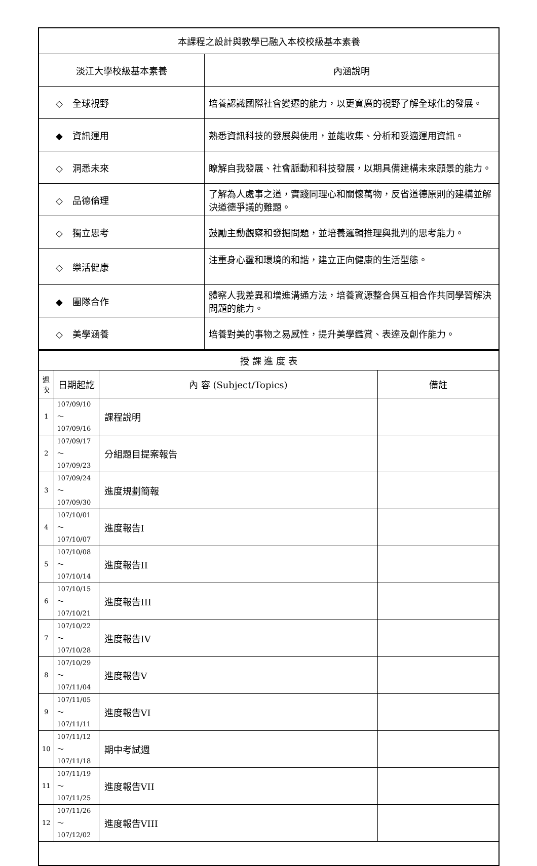| 本課程之設計與教學已融入本校校級基本素養 | |
| 淡江大學校級基本素養 | 內涵說明 |
| ◇ 全球視野 | 培養認識國際社會變遷的能力，以更寬廣的視野了解全球化的發展。 |
| ◆ 資訊運用 | 熟悉資訊科技的發展與使用，並能收集、分析和妥適運用資訊。 |
| ◇ 洞悉未來 | 瞭解自我發展、社會脈動和科技發展，以期具備建構未來願景的能力。 |
| ◇ 品德倫理 | 了解為人處事之道，實踐同理心和關懷萬物，反省道德原則的建構並解決道德爭議的難題。 |
| ◇ 獨立思考 | 鼓勵主動觀察和發掘問題，並培養邏輯推理與批判的思考能力。 |
| ◇ 樂活健康 | 注重身心靈和環境的和諧，建立正向健康的生活型態。 |
| ◆ 團隊合作 | 體察人我差異和增進溝通方法，培養資源整合與互相合作共同學習解決問題的能力。 |
| ◇ 美學涵養 | 培養對美的事物之易感性，提升美學鑑賞、表達及創作能力。 |
| 授 課 進 度 表 | | | |
| 週 次 | 日期起訖 | 內 容 (Subject/Topics) | 備註 |
| 1 | 107/09/10～ 107/09/16 | 課程說明 | |
| 2 | 107/09/17～ 107/09/23 | 分組題目提案報告 | |
| 3 | 107/09/24～ 107/09/30 | 進度規劃簡報 | |
| 4 | 107/10/01～ 107/10/07 | 進度報告I | |
| 5 | 107/10/08～ 107/10/14 | 進度報告II | |
| 6 | 107/10/15～ 107/10/21 | 進度報告III | |
| 7 | 107/10/22～ 107/10/28 | 進度報告IV | |
| 8 | 107/10/29～ 107/11/04 | 進度報告V | |
| 9 | 107/11/05～ 107/11/11 | 進度報告VI | |
| 10 | 107/11/12～ 107/11/18 | 期中考試週 | |
| 11 | 107/11/19～ 107/11/25 | 進度報告VII | |
| 12 | 107/11/26～ 107/12/02 | 進度報告VIII | |